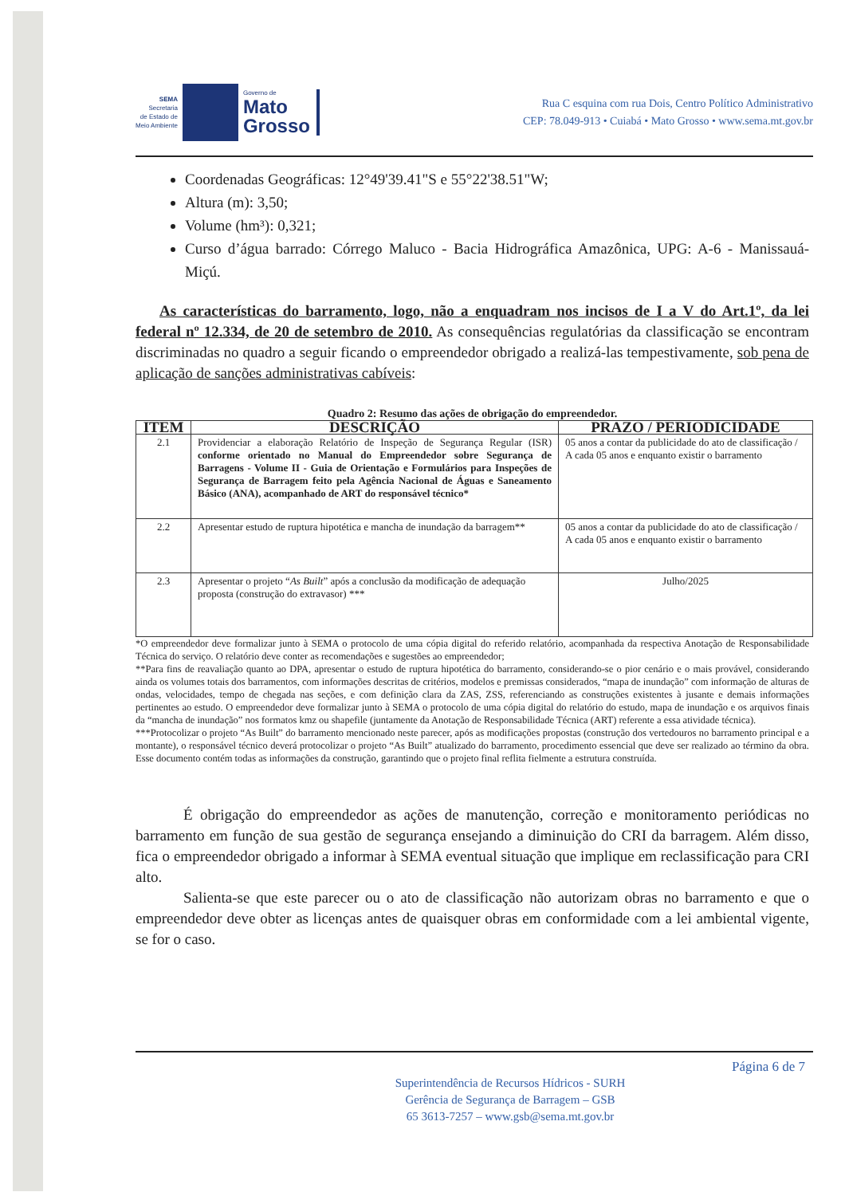SEMA
Secretaria
de Estado de
Meio Ambiente
Governo de
Mato
Grosso
Rua C esquina com rua Dois, Centro Político Administrativo
CEP: 78.049-913 • Cuiabá • Mato Grosso • www.sema.mt.gov.br
Coordenadas Geográficas: 12°49'39.41"S e 55°22'38.51"W;
Altura (m): 3,50;
Volume (hm³): 0,321;
Curso d’água barrado: Córrego Maluco - Bacia Hidrográfica Amazônica, UPG: A-6 - Manissauá-Miçú.
As características do barramento, logo, não a enquadram nos incisos de I a V do Art.1º, da lei federal nº 12.334, de 20 de setembro de 2010. As consequências regulatórias da classificação se encontram discriminadas no quadro a seguir ficando o empreendedor obrigado a realizá-las tempestivamente, sob pena de aplicação de sanções administrativas cabíveis:
Quadro 2: Resumo das ações de obrigação do empreendedor.
| ITEM | DESCRIÇÃO | PRAZO / PERIODICIDADE |
| --- | --- | --- |
| 2.1 | Providenciar a elaboração Relatório de Inspeção de Segurança Regular (ISR) conforme orientado no Manual do Empreendedor sobre Segurança de Barragens - Volume II - Guia de Orientação e Formulários para Inspeções de Segurança de Barragem feito pela Agência Nacional de Águas e Saneamento Básico (ANA), acompanhado de ART do responsável técnico* | 05 anos a contar da publicidade do ato de classificação / A cada 05 anos e enquanto existir o barramento |
| 2.2 | Apresentar estudo de ruptura hipotética e mancha de inundação da barragem** | 05 anos a contar da publicidade do ato de classificação / A cada 05 anos e enquanto existir o barramento |
| 2.3 | Apresentar o projeto “ As Built ” após a conclusão da modificação de adequação proposta (construção do extravasor) *** | Julho/2025 |
*O empreendedor deve formalizar junto à SEMA o protocolo de uma cópia digital do referido relatório, acompanhada da respectiva Anotação de Responsabilidade Técnica do serviço. O relatório deve conter as recomendações e sugestões ao empreendedor;
**Para fins de reavaliação quanto ao DPA, apresentar o estudo de ruptura hipotética do barramento, considerando-se o pior cenário e o mais provável, considerando ainda os volumes totais dos barramentos, com informações descritas de critérios, modelos e premissas considerados, “mapa de inundação” com informação de alturas de ondas, velocidades, tempo de chegada nas seções, e com definição clara da ZAS, ZSS, referenciando as construções existentes à jusante e demais informações pertinentes ao estudo. O empreendedor deve formalizar junto à SEMA o protocolo de uma cópia digital do relatório do estudo, mapa de inundação e os arquivos finais da “mancha de inundação” nos formatos kmz ou shapefile (juntamente da Anotação de Responsabilidade Técnica (ART) referente a essa atividade técnica).
***Protocolizar o projeto “As Built” do barramento mencionado neste parecer, após as modificações propostas (construção dos vertedouros no barramento principal e a montante), o responsável técnico deverá protocolizar o projeto “As Built” atualizado do barramento, procedimento essencial que deve ser realizado ao término da obra. Esse documento contém todas as informações da construção, garantindo que o projeto final reflita fielmente a estrutura construída.
É obrigação do empreendedor as ações de manutenção, correção e monitoramento periódicas no barramento em função de sua gestão de segurança ensejando a diminuição do CRI da barragem. Além disso, fica o empreendedor obrigado a informar à SEMA eventual situação que implique em reclassificação para CRI alto.
Salienta-se que este parecer ou o ato de classificação não autorizam obras no barramento e que o empreendedor deve obter as licenças antes de quaisquer obras em conformidade com a lei ambiental vigente, se for o caso.
Página 6 de 7
Superintendência de Recursos Hídricos - SURH
Gerência de Segurança de Barragem – GSB
65 3613-7257 – www.gsb@sema.mt.gov.br